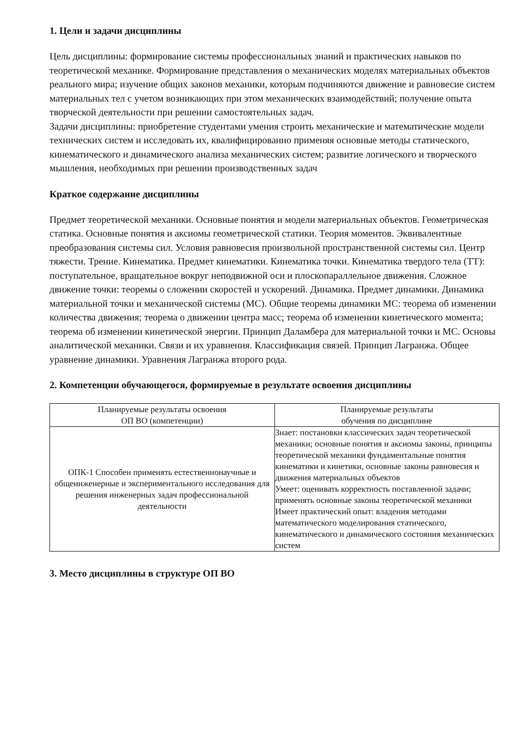1. Цели и задачи дисциплины
Цель дисциплины: формирование системы профессиональных знаний и практических навыков по теоретической механике. Формирование представления о механических моделях материальных объектов реального мира; изучение общих законов механики, которым подчиняются движение и равновесие систем материальных тел с учетом возникающих при этом механических взаимодействий; получение опыта творческой деятельности при решении самостоятельных задач.
Задачи дисциплины: приобретение студентами умения строить механические и математические модели технических систем и исследовать их, квалифицированно применяя основные методы статического, кинематического и динамического анализа механических систем; развитие логического и творческого мышления, необходимых при решении производственных задач
Краткое содержание дисциплины
Предмет теоретической механики. Основные понятия и модели материальных объектов. Геометрическая статика. Основные понятия и аксиомы геометрической статики. Теория моментов. Эквивалентные преобразования системы сил. Условия равновесия произвольной пространственной системы сил. Центр тяжести. Трение. Кинематика. Предмет кинематики. Кинематика точки. Кинематика твердого тела (ТТ): поступательное, вращательное вокруг неподвижной оси и плоскопараллельное движения. Сложное движение точки: теоремы о сложении скоростей и ускорений. Динамика. Предмет динамики. Динамика материальной точки и механической системы (МС). Общие теоремы динамики МС: теорема об изменении количества движения; теорема о движении центра масс; теорема об изменении кинетического момента; теорема об изменении кинетической энергии. Принцип Даламбера для материальной точки и МС. Основы аналитической механики. Связи и их уравнения. Классификация связей. Принцип Лагранжа. Общее уравнение динамики. Уравнения Лагранжа второго рода.
2. Компетенции обучающегося, формируемые в результате освоения дисциплины
| Планируемые результаты освоения ОП ВО (компетенции) | Планируемые результаты обучения по дисциплине |
| --- | --- |
| ОПК-1 Способен применять естественнонаучные и общеинженерные и экспериментального исследования для решения инженерных задач профессиональной деятельности | Знает: постановки классических задач теоретической механики; основные понятия и аксиомы законы, принципы теоретической механики фундаментальные понятия кинематики и кинетики, основные законы равновесия и движения материальных объектов Умеет: оценивать корректность поставленной задачи; применять основные законы теоретической механики Имеет практический опыт: владения методами математического моделирования статического, кинематического и динамического состояния механических систем |
3. Место дисциплины в структуре ОП ВО